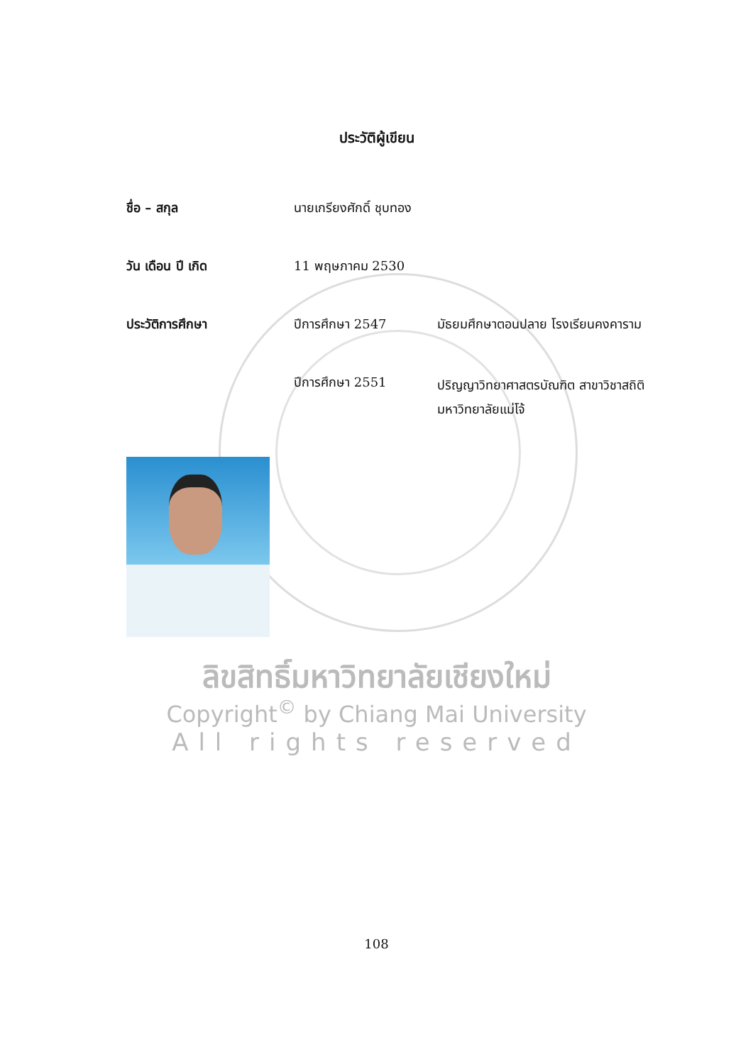ประวัติผู้เขียน
ชื่อ – สกุล นายเกรียงศักดิ์ ชุบทอง
วัน เดือน ปี เกิด 11 พฤษภาคม 2530
ประวัติการศึกษา ปีการศึกษา 2547 มัธยมศึกษาตอนปลาย โรงเรียนคงคาราม
ปีการศึกษา 2551
ปริญญาวิทยาศาสตรบัณฑิต สาขาวิชาสถิติ
มหาวิทยาลัยแม่โจ้
ลิขสิทธิ์มหาวิทยาลัยเชียงใหม่
Copyright<sup>©</sup> by Chiang Mai University
All rights reserved
108